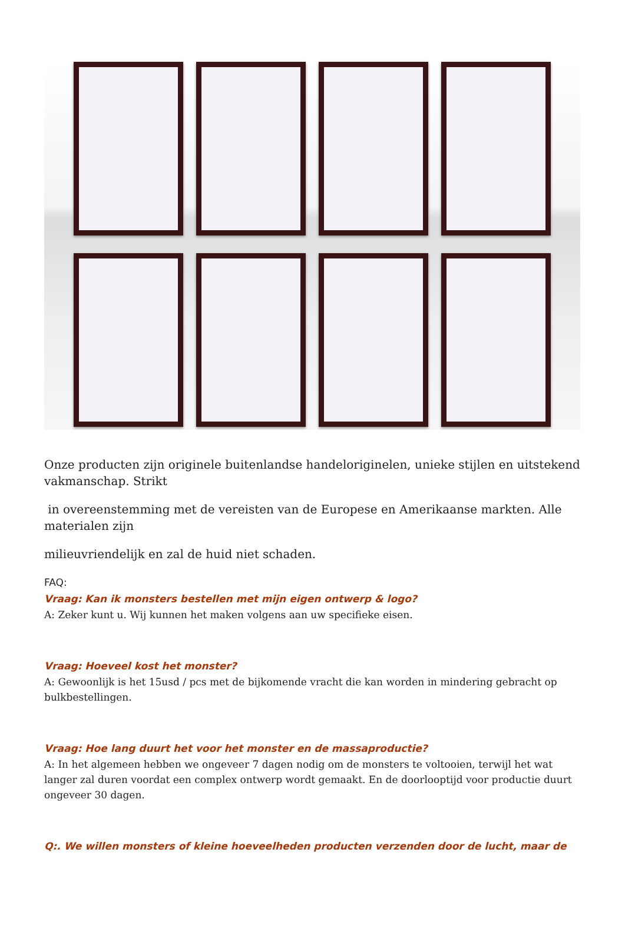Onze producten zijn originele buitenlandse handeloriginelen, unieke stijlen en uitstekend vakmanschap. Strikt
in overeenstemming met de vereisten van de Europese en Amerikaanse markten. Alle materialen zijn
milieuvriendelijk en zal de huid niet schaden.
FAQ:
Vraag: Kan ik monsters bestellen met mijn eigen ontwerp & logo?
A: Zeker kunt u. Wij kunnen het maken volgens aan uw specifieke eisen.
Vraag: Hoeveel kost het monster?
A: Gewoonlijk is het 15usd / pcs met de bijkomende vracht die kan worden in mindering gebracht op bulkbestellingen.
Vraag: Hoe lang duurt het voor het monster en de massaproductie?
A: In het algemeen hebben we ongeveer 7 dagen nodig om de monsters te voltooien, terwijl het wat langer zal duren voordat een complex ontwerp wordt gemaakt. En de doorlooptijd voor productie duurt ongeveer 30 dagen.
Q:. We willen monsters of kleine hoeveelheden producten verzenden door de lucht, maar de